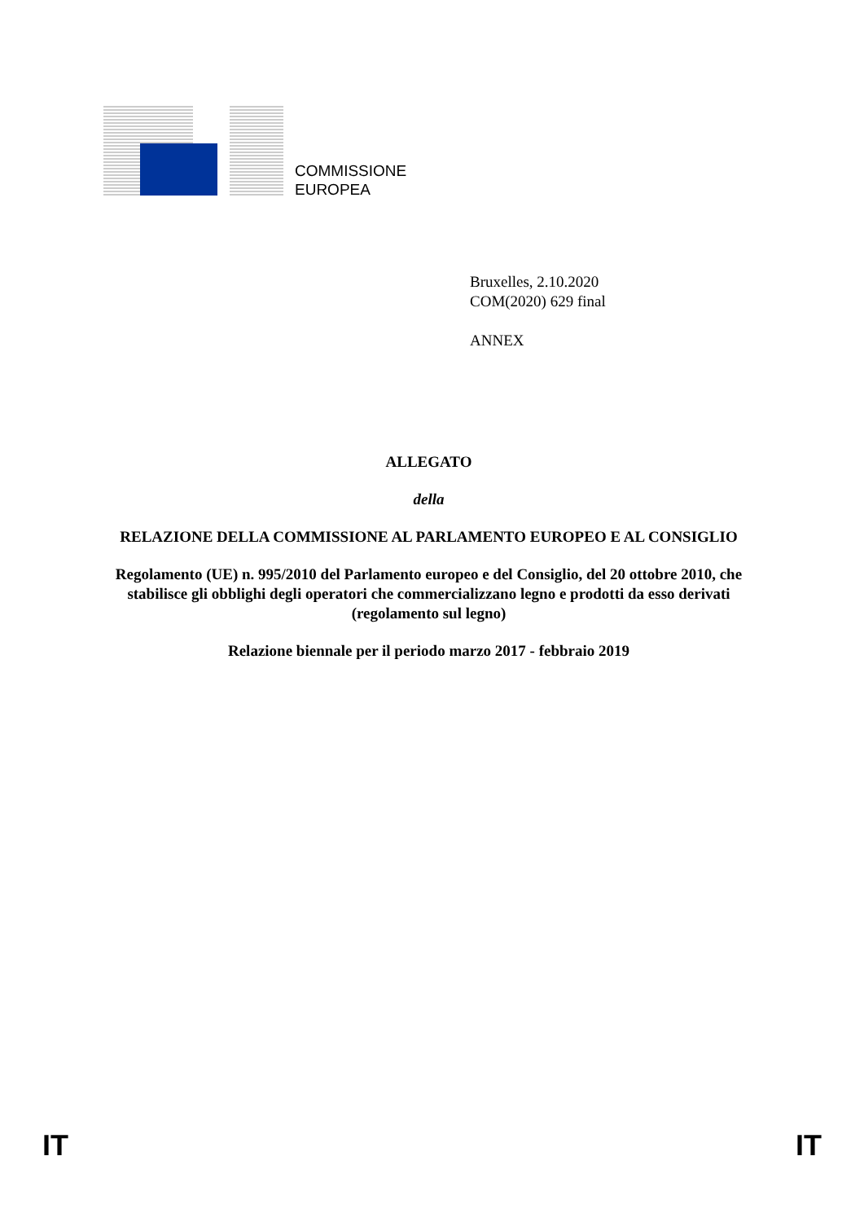COMMISSIONE
EUROPEA
Bruxelles, 2.10.2020
COM(2020) 629 final
ANNEX
ALLEGATO
della
RELAZIONE DELLA COMMISSIONE AL PARLAMENTO EUROPEO E AL CONSIGLIO
Regolamento (UE) n. 995/2010 del Parlamento europeo e del Consiglio, del 20 ottobre 2010, che stabilisce gli obblighi degli operatori che commercializzano legno e prodotti da esso derivati (regolamento sul legno)
Relazione biennale per il periodo marzo 2017 - febbraio 2019
IT IT